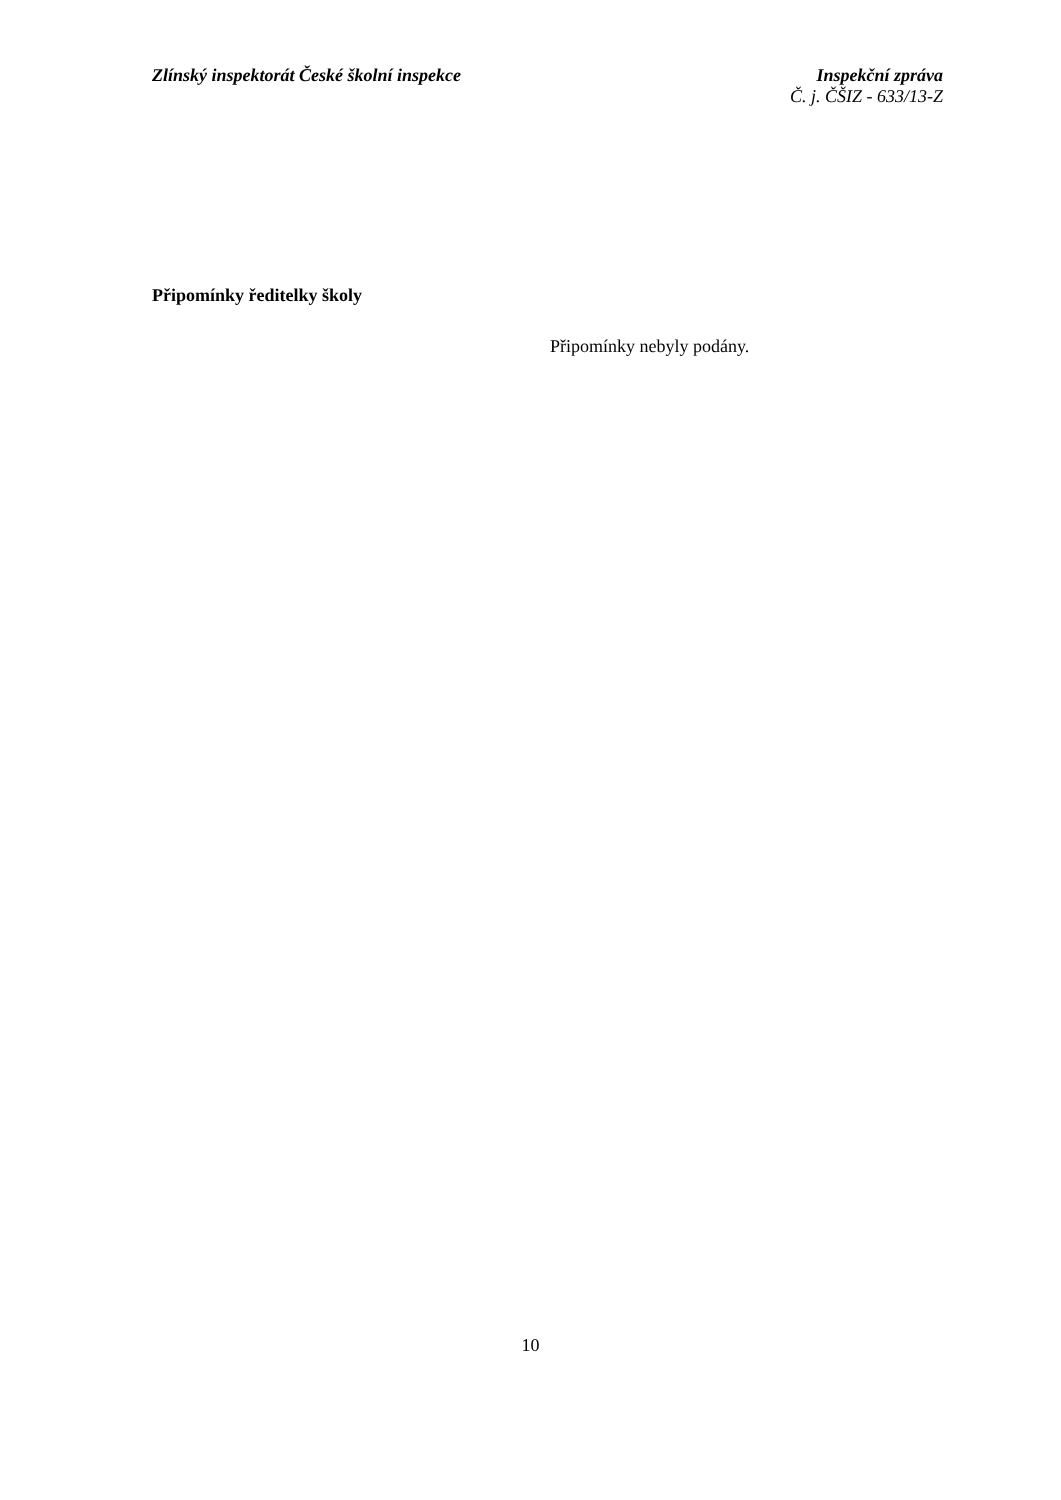Zlínský inspektorát České školní inspekce
Inspekční zpráva
Č. j. ČŠIZ - 633/13-Z
Připomínky ředitelky školy
Připomínky nebyly podány.
10